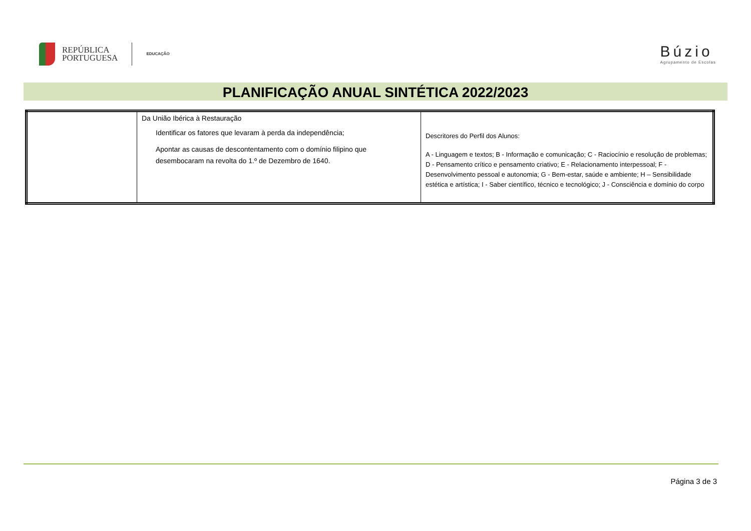REPÚBLICA
PORTUGUESA
EDUCAÇÃO
Búzio
Agrupamento de Escolas
PLANIFICAÇÃO ANUAL SINTÉTICA 2022/2023
| | Da União Ibérica à Restauração Identificar os fatores que levaram à perda da independência; Apontar as causas de descontentamento com o domínio filipino que desembocaram na revolta do 1.º de Dezembro de 1640. | Descritores do Perfil dos Alunos: A - Linguagem e textos; B - Informação e comunicação; C - Raciocínio e resolução de problemas; D - Pensamento crítico e pensamento criativo; E - Relacionamento interpessoal; F - Desenvolvimento pessoal e autonomia; G - Bem-estar, saúde e ambiente; H – Sensibilidade estética e artística; I - Saber científico, técnico e tecnológico; J - Consciência e domínio do corpo |
Página 3 de 3